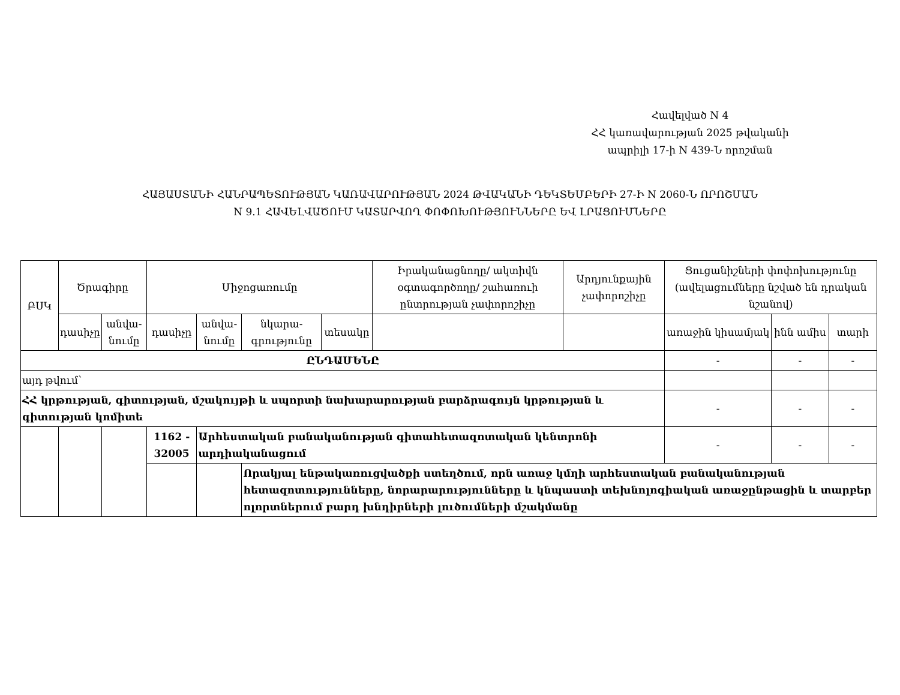Հավելված N 4
ՀՀ կառավարության 2025 թվականի
ապրիլի 17-ի N 439-Ն որոշման
ՀԱՅԱՍՏԱՆԻ ՀԱՆՐԱՊԵՏՈՒԹՅԱՆ ԿԱՌԱՎԱՐՈՒԹՅԱՆ 2024 ԹՎԱԿԱՆԻ ԴԵԿՏԵՄԲԵՐԻ 27-Ի N 2060-Ն ՈՐՈՇՄԱՆ
N 9.1 ՀԱՎԵԼՎԱԾՈՒՄ ԿԱՏԱՐՎՈՂ ՓՈՓՈԽՈՒԹՅՈՒՆՆԵՐԸ ԵՎ ԼՐԱՑՈՒՄՆԵՐԸ
| ԲՍԿ | Ծրագիրը | | Միջոցառումը | | | | Իրականացնողը/ ակտիվն օգտագործողը/ շահառուի ընտրության չափորոշիչը | Արդյունքային չափորոշիչը | Ցուցանիշների փոփոխությունը (ավելացումները նշված են դրական նշանով) | | |
| --- | --- | --- | --- | --- | --- | --- | --- | --- | --- | --- | --- |
| | դասիչը | անվա-նումը | դասիչը | անվա-նումը | նկարա-գրությունը | տեսակը | | | առաջին կիսամյակ | ինն ամիս | տարի |
| ԸՆԴԱՄԵՆԸ | | | | | | | | | - | - | - |
| այդ թվում՝ | | | | | | | | | | | |
| ՀՀ կրթության, գիտության, մշակույթի և սպորտի նախարարության բարձրագույն կրթության և գիտության կոմիտե | | | | | | | | | - | - | - |
| | | | 1162 - 32005 | Արհեստական բանականության գիտահետազոտական կենտրոնի արդիականացում | | | | | - | - | - |
| | | | | | Որակյալ ենթակառուցվածքի ստեղծում, որն առաջ կմղի արհեստական բանականության հետազոտությունները, նորարարությունները և կնպաստի տեխնոլոգիական առաջընթացին և տարբեր ոլորտներում բարդ խնդիրների լուծումների մշակմանը | | | | | | |